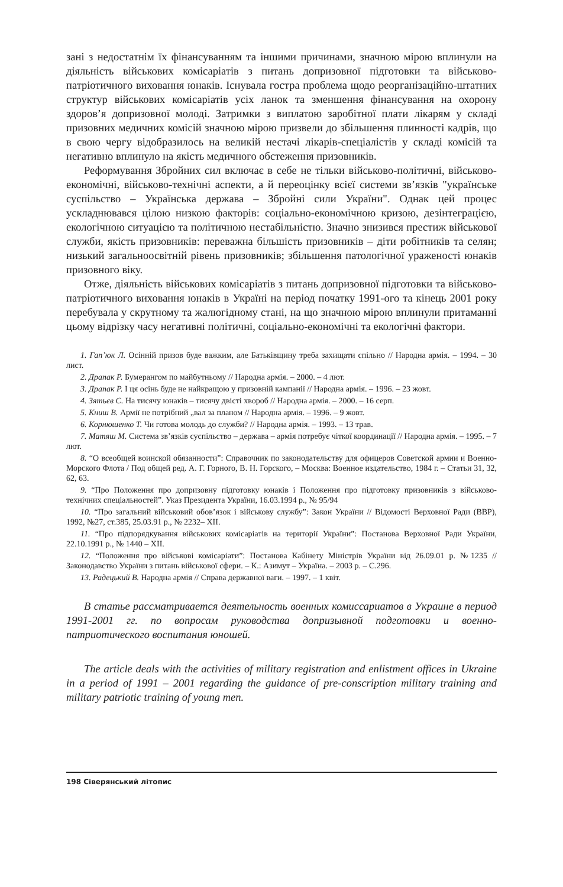зані з недостатнім їх фінансуванням та іншими причинами, значною мірою вплинули на діяльність військових комісаріатів з питань допризовної підготовки та військово-патріотичного виховання юнаків. Існувала гостра проблема щодо реорганізаційно-штатних структур військових комісаріатів усіх ланок та зменшення фінансування на охорону здоров’я допризовної молоді. Затримки з виплатою заробітної плати лікарям у складі призовних медичних комісій значною мірою призвели до збільшення плинності кадрів, що в свою чергу відобразилось на великій нестачі лікарів-спеціалістів у складі комісій та негативно вплинуло на якість медичного обстеження призовників.
Реформування Збройних сил включає в себе не тільки військово-політичні, військово-економічні, військово-технічні аспекти, а й переоцінку всієї системи зв’язків "українське суспільство – Українська держава – Збройні сили України". Однак цей процес ускладнювався цілою низкою факторів: соціально-економічною кризою, дезінтеграцією, екологічною ситуацією та політичною нестабільністю. Значно знизився престиж військової служби, якість призовників: переважна більшість призовників – діти робітників та селян; низький загальноосвітній рівень призовників; збільшення патологічної ураженості юнаків призовного віку.
Отже, діяльність військових комісаріатів з питань допризовної підготовки та військово-патріотичного виховання юнаків в Україні на період початку 1991-ого та кінець 2001 року перебувала у скрутному та жалюгідному стані, на що значною мірою вплинули притаманні цьому відрізку часу негативні політичні, соціально-економічні та екологічні фактори.
1. Гап’юк Л. Осінній призов буде важким, але Батьківщину треба захищати спільно // Народна армія. – 1994. – 30 лист.
2. Драпак Р. Бумерангом по майбутньому // Народна армія. – 2000. – 4 лют.
3. Драпак Р. І ця осінь буде не найкращою у призовній кампанії // Народна армія. – 1996. – 23 жовт.
4. Зятьєв С. На тисячу юнаків – тисячу двісті хвороб // Народна армія. – 2000. – 16 серп.
5. Книш В. Армії не потрібний „вал за планом // Народна армія. – 1996. – 9 жовт.
6. Корнюшенко Т. Чи готова молодь до служби? // Народна армія. – 1993. – 13 трав.
7. Матяш М. Система зв’язків суспільство – держава – армія потребує чіткої координації // Народна армія. – 1995. – 7 лют.
8. “О всеобщей воинской обязанности”: Справочник по законодательству для офицеров Советской армии и Военно-Морского Флота / Под общей ред. А. Г. Горного, В. Н. Горского, – Москва: Военное издательство, 1984 г. – Статьи 31, 32, 62, 63.
9. “Про Положення про допризовну підготовку юнаків і Положення про підготовку призовників з військово-технічних спеціальностей”. Указ Президента України, 16.03.1994 р., № 95/94
10. “Про загальний військовий обов’язок і військову службу”: Закон України // Відомості Верховної Ради (ВВР), 1992, №27, ст.385, 25.03.91 р., № 2232– XII.
11. “Про підпорядкування військових комісаріатів на території України”: Постанова Верховної Ради України, 22.10.1991 р., № 1440 – XII.
12. “Положення про військові комісаріати”: Постанова Кабінету Міністрів України від 26.09.01 р. №1235 // Законодавство України з питань військової сфери. – К.: Азимут – Україна. – 2003 р. – С.296.
13. Радецький В. Народна армія // Справа державної ваги. – 1997. – 1 квіт.
В статье рассматривается деятельность военных комиссариатов в Украине в период 1991-2001 гг. по вопросам руководства допризывной подготовки и военно-патриотического воспитания юношей.
The article deals with the activities of military registration and enlistment offices in Ukraine in a period of 1991 – 2001 regarding the guidance of pre-conscription military training and military patriotic training of young men.
198 Сіверянський літопис